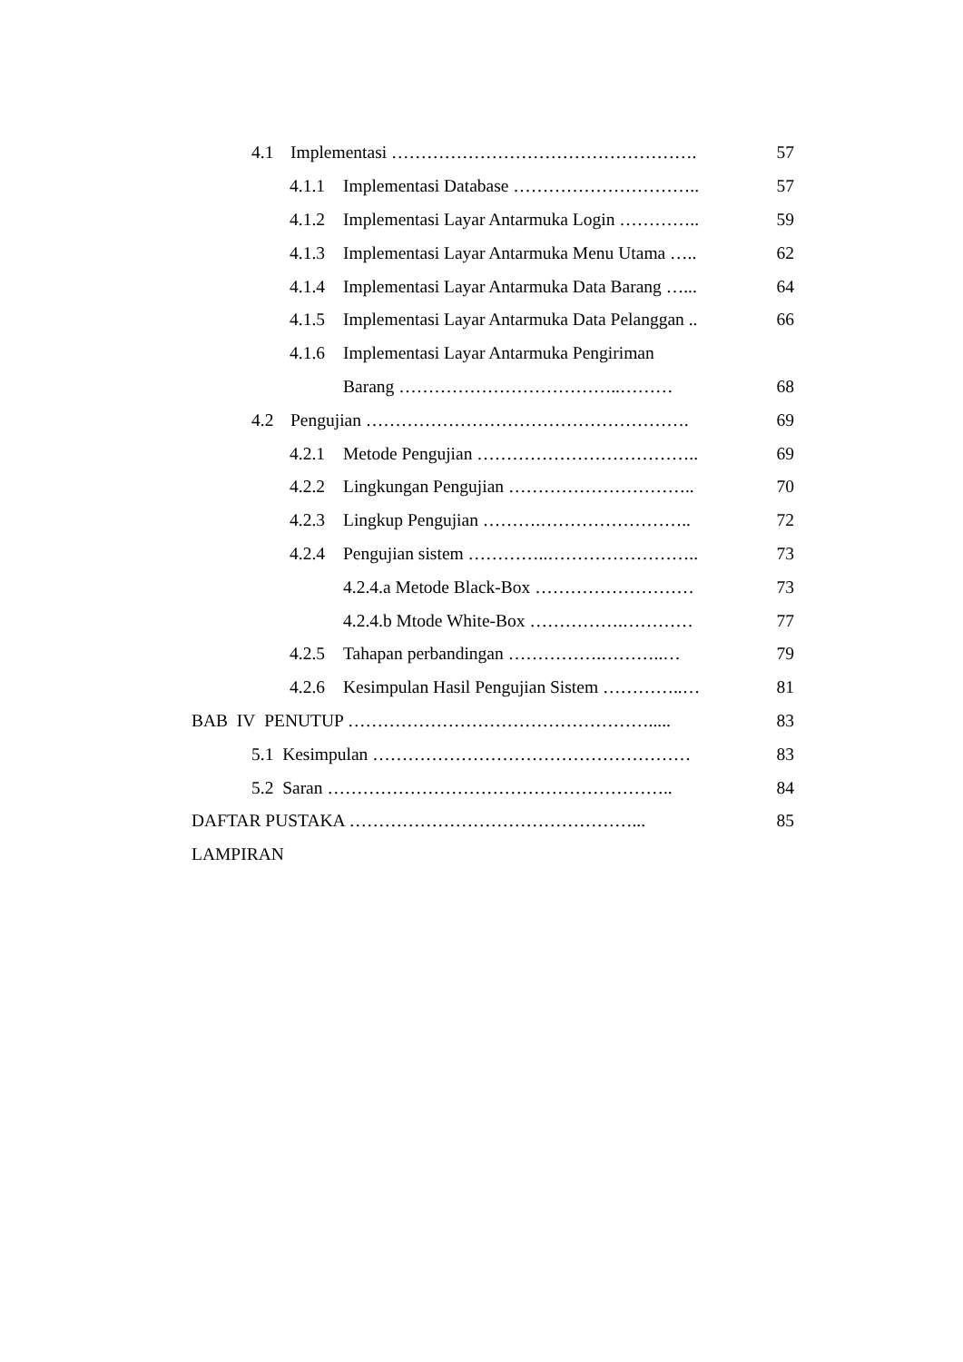4.1 Implementasi ……………………………………………. 57
4.1.1 Implementasi Database ………………………….. 57
4.1.2 Implementasi Layar Antarmuka Login ………….. 59
4.1.3 Implementasi Layar Antarmuka Menu Utama ….. 62
4.1.4 Implementasi Layar Antarmuka Data Barang …... 64
4.1.5 Implementasi Layar Antarmuka Data Pelanggan .. 66
4.1.6 Implementasi Layar Antarmuka Pengiriman
Barang ………………………………..……… 68
4.2 Pengujian ………………………………………………. 69
4.2.1 Metode Pengujian ……………………………….. 69
4.2.2 Lingkungan Pengujian ………………………….. 70
4.2.3 Lingkup Pengujian ……….…………………….. 72
4.2.4 Pengujian sistem …………..…………………….. 73
4.2.4.a Metode Black-Box ……………………… 73
4.2.4.b Mtode White-Box …………….………… 77
4.2.5 Tahapan perbandingan …………….………..… 79
4.2.6 Kesimpulan Hasil Pengujian Sistem …………..… 81
BAB IV PENUTUP ……………………………………………..... 83
5.1 Kesimpulan ……………………………………………… 83
5.2 Saran ………………………………………………….. 84
DAFTAR PUSTAKA …………………………………………... 85
LAMPIRAN